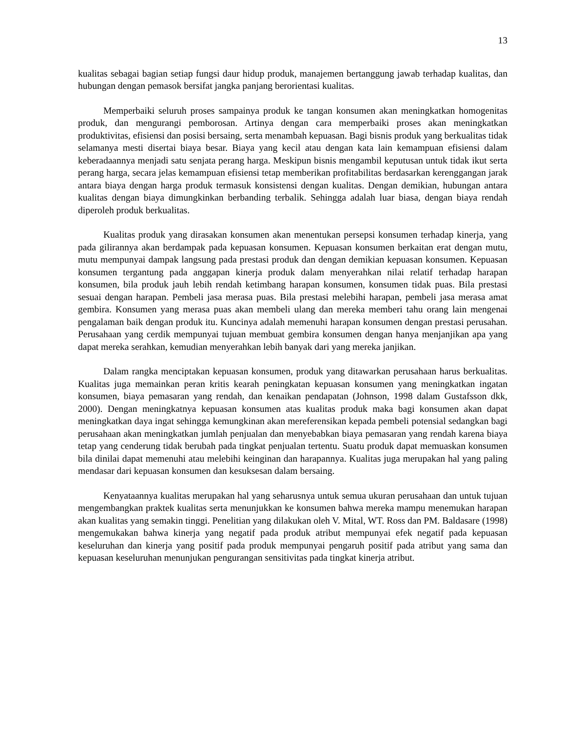13
kualitas sebagai bagian setiap fungsi daur hidup produk, manajemen bertanggung jawab terhadap kualitas, dan hubungan dengan pemasok bersifat jangka panjang berorientasi kualitas.
Memperbaiki seluruh proses sampainya produk ke tangan konsumen akan meningkatkan homogenitas produk, dan mengurangi pemborosan. Artinya dengan cara memperbaiki proses akan meningkatkan produktivitas, efisiensi dan posisi bersaing, serta menambah kepuasan. Bagi bisnis produk yang berkualitas tidak selamanya mesti disertai biaya besar. Biaya yang kecil atau dengan kata lain kemampuan efisiensi dalam keberadaannya menjadi satu senjata perang harga. Meskipun bisnis mengambil keputusan untuk tidak ikut serta perang harga, secara jelas kemampuan efisiensi tetap memberikan profitabilitas berdasarkan kerenggangan jarak antara biaya dengan harga produk termasuk konsistensi dengan kualitas. Dengan demikian, hubungan antara kualitas dengan biaya dimungkinkan berbanding terbalik. Sehingga adalah luar biasa, dengan biaya rendah diperoleh produk berkualitas.
Kualitas produk yang dirasakan konsumen akan menentukan persepsi konsumen terhadap kinerja, yang pada gilirannya akan berdampak pada kepuasan konsumen. Kepuasan konsumen berkaitan erat dengan mutu, mutu mempunyai dampak langsung pada prestasi produk dan dengan demikian kepuasan konsumen. Kepuasan konsumen tergantung pada anggapan kinerja produk dalam menyerahkan nilai relatif terhadap harapan konsumen, bila produk jauh lebih rendah ketimbang harapan konsumen, konsumen tidak puas. Bila prestasi sesuai dengan harapan. Pembeli jasa merasa puas. Bila prestasi melebihi harapan, pembeli jasa merasa amat gembira. Konsumen yang merasa puas akan membeli ulang dan mereka memberi tahu orang lain mengenai pengalaman baik dengan produk itu. Kuncinya adalah memenuhi harapan konsumen dengan prestasi perusahan. Perusahaan yang cerdik mempunyai tujuan membuat gembira konsumen dengan hanya menjanjikan apa yang dapat mereka serahkan, kemudian menyerahkan lebih banyak dari yang mereka janjikan.
Dalam rangka menciptakan kepuasan konsumen, produk yang ditawarkan perusahaan harus berkualitas. Kualitas juga memainkan peran kritis kearah peningkatan kepuasan konsumen yang meningkatkan ingatan konsumen, biaya pemasaran yang rendah, dan kenaikan pendapatan (Johnson, 1998 dalam Gustafsson dkk, 2000). Dengan meningkatnya kepuasan konsumen atas kualitas produk maka bagi konsumen akan dapat meningkatkan daya ingat sehingga kemungkinan akan mereferensikan kepada pembeli potensial sedangkan bagi perusahaan akan meningkatkan jumlah penjualan dan menyebabkan biaya pemasaran yang rendah karena biaya tetap yang cenderung tidak berubah pada tingkat penjualan tertentu. Suatu produk dapat memuaskan konsumen bila dinilai dapat memenuhi atau melebihi keinginan dan harapannya. Kualitas juga merupakan hal yang paling mendasar dari kepuasan konsumen dan kesuksesan dalam bersaing.
Kenyataannya kualitas merupakan hal yang seharusnya untuk semua ukuran perusahaan dan untuk tujuan mengembangkan praktek kualitas serta menunjukkan ke konsumen bahwa mereka mampu menemukan harapan akan kualitas yang semakin tinggi. Penelitian yang dilakukan oleh V. Mital, WT. Ross dan PM. Baldasare (1998) mengemukakan bahwa kinerja yang negatif pada produk atribut mempunyai efek negatif pada kepuasan keseluruhan dan kinerja yang positif pada produk mempunyai pengaruh positif pada atribut yang sama dan kepuasan keseluruhan menunjukan pengurangan sensitivitas pada tingkat kinerja atribut.